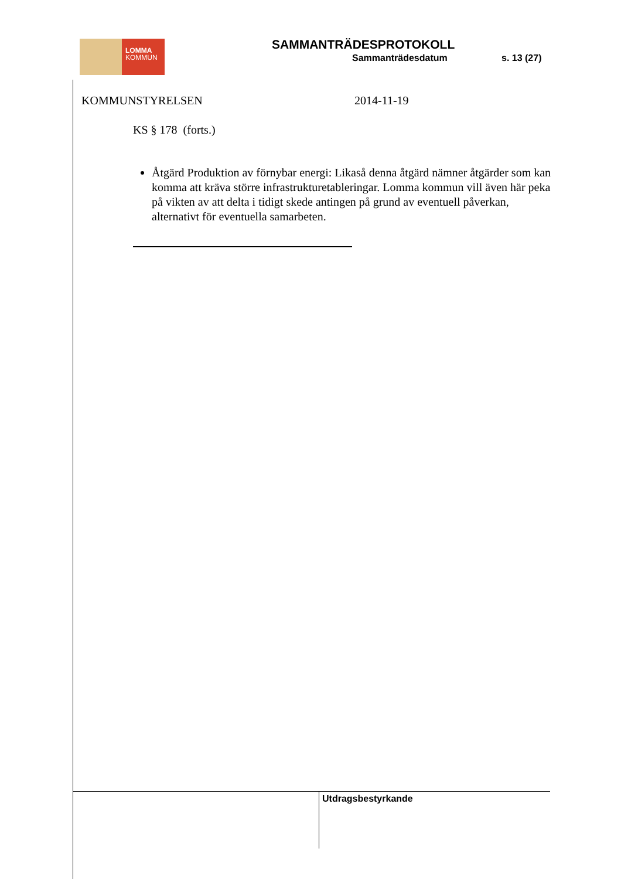LOMMA
KOMMUN
SAMMANTRÄDESPROTOKOLL
Sammanträdesdatum s. 13 (27)
KOMMUNSTYRELSEN 2014-11-19
KS § 178 (forts.)
Åtgärd Produktion av förnybar energi: Likaså denna åtgärd nämner åtgärder som kan komma att kräva större infrastrukturetableringar. Lomma kommun vill även här peka på vikten av att delta i tidigt skede antingen på grund av eventuell påverkan, alternativt för eventuella samarbeten.
Utdragsbestyrkande